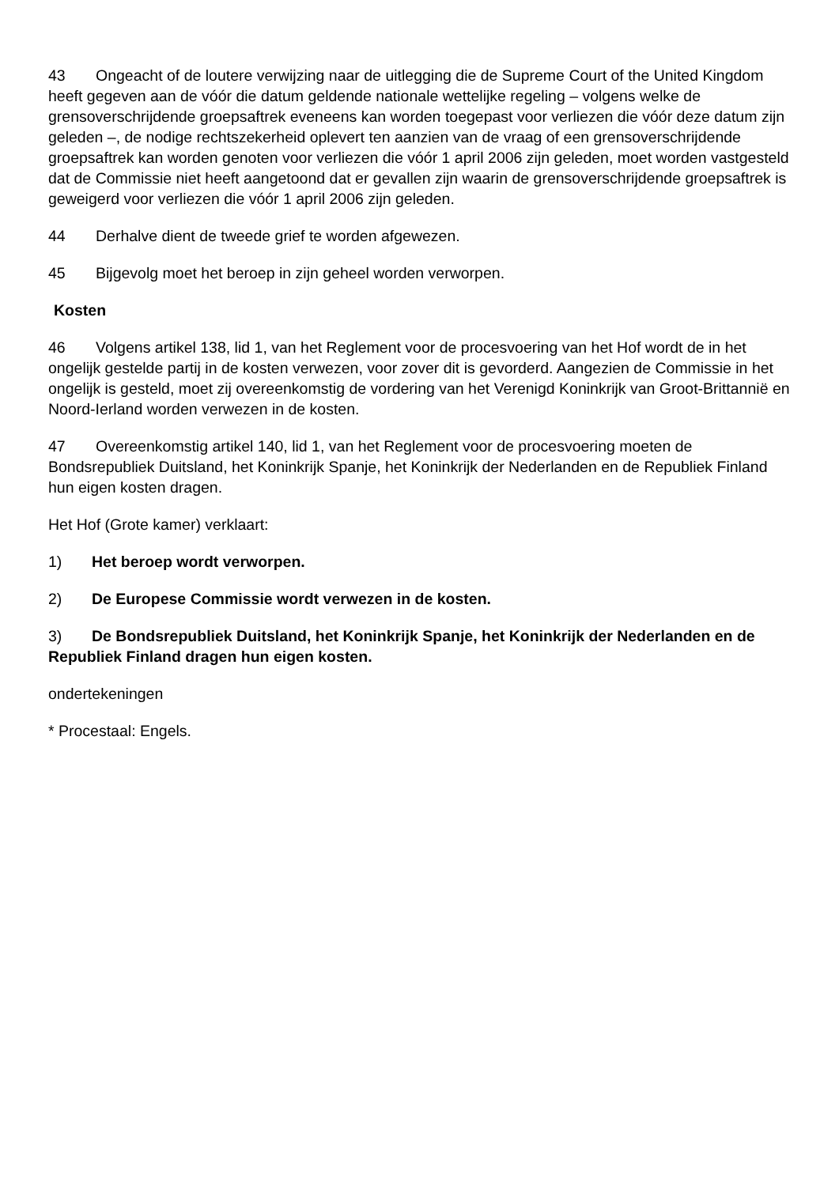43 Ongeacht of de loutere verwijzing naar de uitlegging die de Supreme Court of the United Kingdom heeft gegeven aan de vóór die datum geldende nationale wettelijke regeling – volgens welke de grensoverschrijdende groepsaftrek eveneens kan worden toegepast voor verliezen die vóór deze datum zijn geleden –, de nodige rechtszekerheid oplevert ten aanzien van de vraag of een grensoverschrijdende groepsaftrek kan worden genoten voor verliezen die vóór 1 april 2006 zijn geleden, moet worden vastgesteld dat de Commissie niet heeft aangetoond dat er gevallen zijn waarin de grensoverschrijdende groepsaftrek is geweigerd voor verliezen die vóór 1 april 2006 zijn geleden.
44 Derhalve dient de tweede grief te worden afgewezen.
45 Bijgevolg moet het beroep in zijn geheel worden verworpen.
Kosten
46 Volgens artikel 138, lid 1, van het Reglement voor de procesvoering van het Hof wordt de in het ongelijk gestelde partij in de kosten verwezen, voor zover dit is gevorderd. Aangezien de Commissie in het ongelijk is gesteld, moet zij overeenkomstig de vordering van het Verenigd Koninkrijk van Groot-Brittannië en Noord-Ierland worden verwezen in de kosten.
47 Overeenkomstig artikel 140, lid 1, van het Reglement voor de procesvoering moeten de Bondsrepubliek Duitsland, het Koninkrijk Spanje, het Koninkrijk der Nederlanden en de Republiek Finland hun eigen kosten dragen.
Het Hof (Grote kamer) verklaart:
1) Het beroep wordt verworpen.
2) De Europese Commissie wordt verwezen in de kosten.
3) De Bondsrepubliek Duitsland, het Koninkrijk Spanje, het Koninkrijk der Nederlanden en de Republiek Finland dragen hun eigen kosten.
ondertekeningen
* Procestaal: Engels.